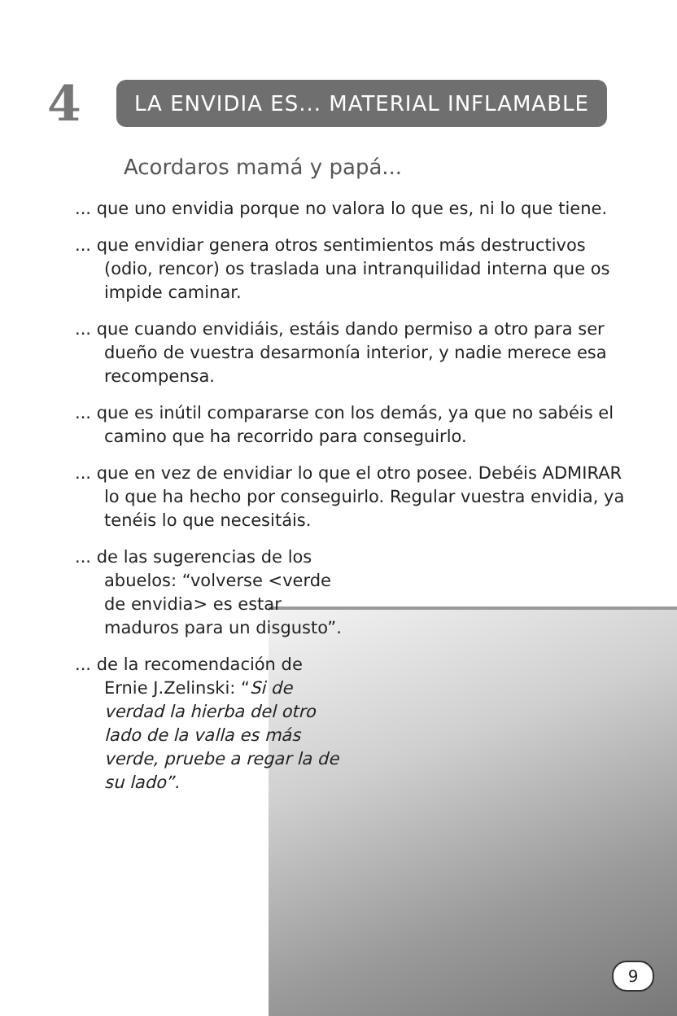4
LA ENVIDIA ES... MATERIAL INFLAMABLE
Acordaros mamá y papá...
... que uno envidia porque no valora lo que es, ni lo que tiene.
... que envidiar genera otros sentimientos más destructivos (odio, rencor) os traslada una intranquilidad interna que os impide caminar.
... que cuando envidiáis, estáis dando permiso a otro para ser dueño de vuestra desarmonía interior, y nadie merece esa recompensa.
... que es inútil compararse con los demás, ya que no sabéis el camino que ha recorrido para conseguirlo.
... que en vez de envidiar lo que el otro posee. Debéis ADMIRAR lo que ha hecho por conseguirlo. Regular vuestra envidia, ya tenéis lo que necesitáis.
... de las sugerencias de los abuelos: “volverse <verde de envidia> es estar maduros para un disgusto”.
... de la recomendación de Ernie J.Zelinski: “Si de verdad la hierba del otro lado de la valla es más verde, pruebe a regar la de su lado”.
9